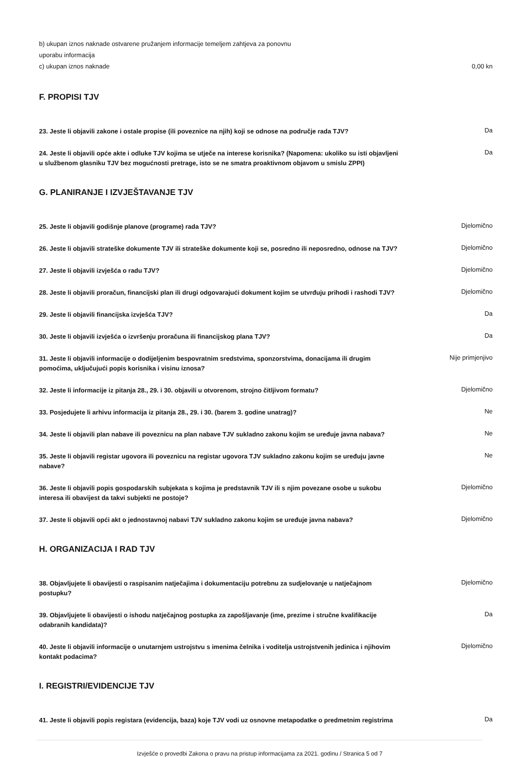b) ukupan iznos naknade ostvarene pružanjem informacije temeljem zahtjeva za ponovnu
uporabu informacija
c) ukupan iznos naknade 0,00 kn
F. PROPISI TJV
23. Jeste li objavili zakone i ostale propise (ili poveznice na njih) koji se odnose na područje rada TJV?
Da
24. Jeste li objavili opće akte i odluke TJV kojima se utječe na interese korisnika? (Napomena: ukoliko su isti objavljeni u službenom glasniku TJV bez mogućnosti pretrage, isto se ne smatra proaktivnom objavom u smislu ZPPI)
Da
G. PLANIRANJE I IZVJEŠTAVANJE TJV
25. Jeste li objavili godišnje planove (programe) rada TJV?
Djelomično
26. Jeste li objavili strateške dokumente TJV ili strateške dokumente koji se, posredno ili neposredno, odnose na TJV?
Djelomično
27. Jeste li objavili izvješća o radu TJV?
Djelomično
28. Jeste li objavili proračun, financijski plan ili drugi odgovarajući dokument kojim se utvrđuju prihodi i rashodi TJV?
Djelomično
29. Jeste li objavili financijska izvješća TJV?
Da
30. Jeste li objavili izvješća o izvršenju proračuna ili financijskog plana TJV?
Da
31. Jeste li objavili informacije o dodijeljenim bespovratnim sredstvima, sponzorstvima, donacijama ili drugim pomoćima, uključujući popis korisnika i visinu iznosa?
Nije primjenjivo
32. Jeste li informacije iz pitanja 28., 29. i 30. objavili u otvorenom, strojno čitljivom formatu?
Djelomično
33. Posjedujete li arhivu informacija iz pitanja 28., 29. i 30. (barem 3. godine unatrag)?
Ne
34. Jeste li objavili plan nabave ili poveznicu na plan nabave TJV sukladno zakonu kojim se uređuje javna nabava?
Ne
35. Jeste li objavili registar ugovora ili poveznicu na registar ugovora TJV sukladno zakonu kojim se uređuju javne nabave?
Ne
36. Jeste li objavili popis gospodarskih subjekata s kojima je predstavnik TJV ili s njim povezane osobe u sukobu interesa ili obavijest da takvi subjekti ne postoje?
Djelomično
37. Jeste li objavili opći akt o jednostavnoj nabavi TJV sukladno zakonu kojim se uređuje javna nabava?
Djelomično
H. ORGANIZACIJA I RAD TJV
38. Objavljujete li obavijesti o raspisanim natječajima i dokumentaciju potrebnu za sudjelovanje u natječajnom postupku?
Djelomično
39. Objavljujete li obavijesti o ishodu natječajnog postupka za zapošljavanje (ime, prezime i stručne kvalifikacije odabranih kandidata)?
Da
40. Jeste li objavili informacije o unutarnjem ustrojstvu s imenima čelnika i voditelja ustrojstvenih jedinica i njihovim kontakt podacima?
Djelomično
I. REGISTRI/EVIDENCIJE TJV
41. Jeste li objavili popis registara (evidencija, baza) koje TJV vodi uz osnovne metapodatke o predmetnim registrima
Da
Izvješće o provedbi Zakona o pravu na pristup informacijama za 2021. godinu / Stranica 5 od 7